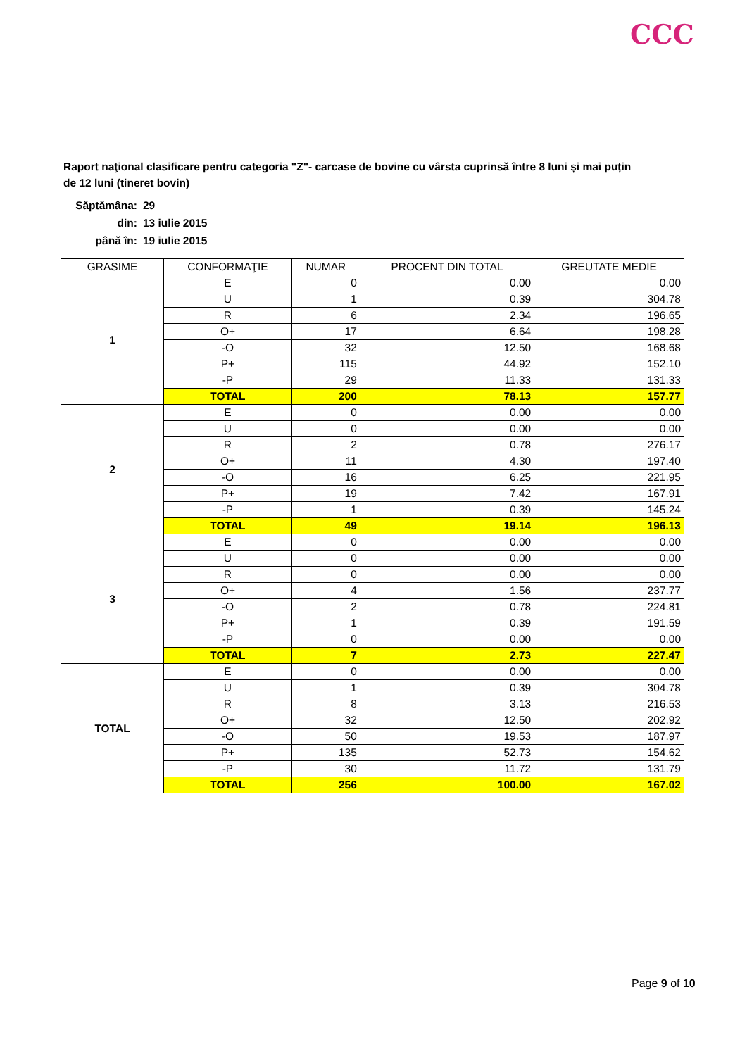CCC
Raport naţional clasificare pentru categoria "Z"- carcase de bovine cu vârsta cuprinsă între 8 luni și mai puțin de 12 luni (tineret bovin)
| Săptămâna: | 29 |
| din: | 13 iulie 2015 |
| până în: | 19 iulie 2015 |
| GRASIME | CONFORMAŢIE | NUMAR | PROCENT DIN TOTAL | GREUTATE MEDIE |
| --- | --- | --- | --- | --- |
| 1 | E | 0 | 0.00 | 0.00 |
| | U | 1 | 0.39 | 304.78 |
| | R | 6 | 2.34 | 196.65 |
| | O+ | 17 | 6.64 | 198.28 |
| | -O | 32 | 12.50 | 168.68 |
| | P+ | 115 | 44.92 | 152.10 |
| | -P | 29 | 11.33 | 131.33 |
| | TOTAL | 200 | 78.13 | 157.77 |
| 2 | E | 0 | 0.00 | 0.00 |
| | U | 0 | 0.00 | 0.00 |
| | R | 2 | 0.78 | 276.17 |
| | O+ | 11 | 4.30 | 197.40 |
| | -O | 16 | 6.25 | 221.95 |
| | P+ | 19 | 7.42 | 167.91 |
| | -P | 1 | 0.39 | 145.24 |
| | TOTAL | 49 | 19.14 | 196.13 |
| 3 | E | 0 | 0.00 | 0.00 |
| | U | 0 | 0.00 | 0.00 |
| | R | 0 | 0.00 | 0.00 |
| | O+ | 4 | 1.56 | 237.77 |
| | -O | 2 | 0.78 | 224.81 |
| | P+ | 1 | 0.39 | 191.59 |
| | -P | 0 | 0.00 | 0.00 |
| | TOTAL | 7 | 2.73 | 227.47 |
| TOTAL | E | 0 | 0.00 | 0.00 |
| | U | 1 | 0.39 | 304.78 |
| | R | 8 | 3.13 | 216.53 |
| | O+ | 32 | 12.50 | 202.92 |
| | -O | 50 | 19.53 | 187.97 |
| | P+ | 135 | 52.73 | 154.62 |
| | -P | 30 | 11.72 | 131.79 |
| | TOTAL | 256 | 100.00 | 167.02 |
Page 9 of 10